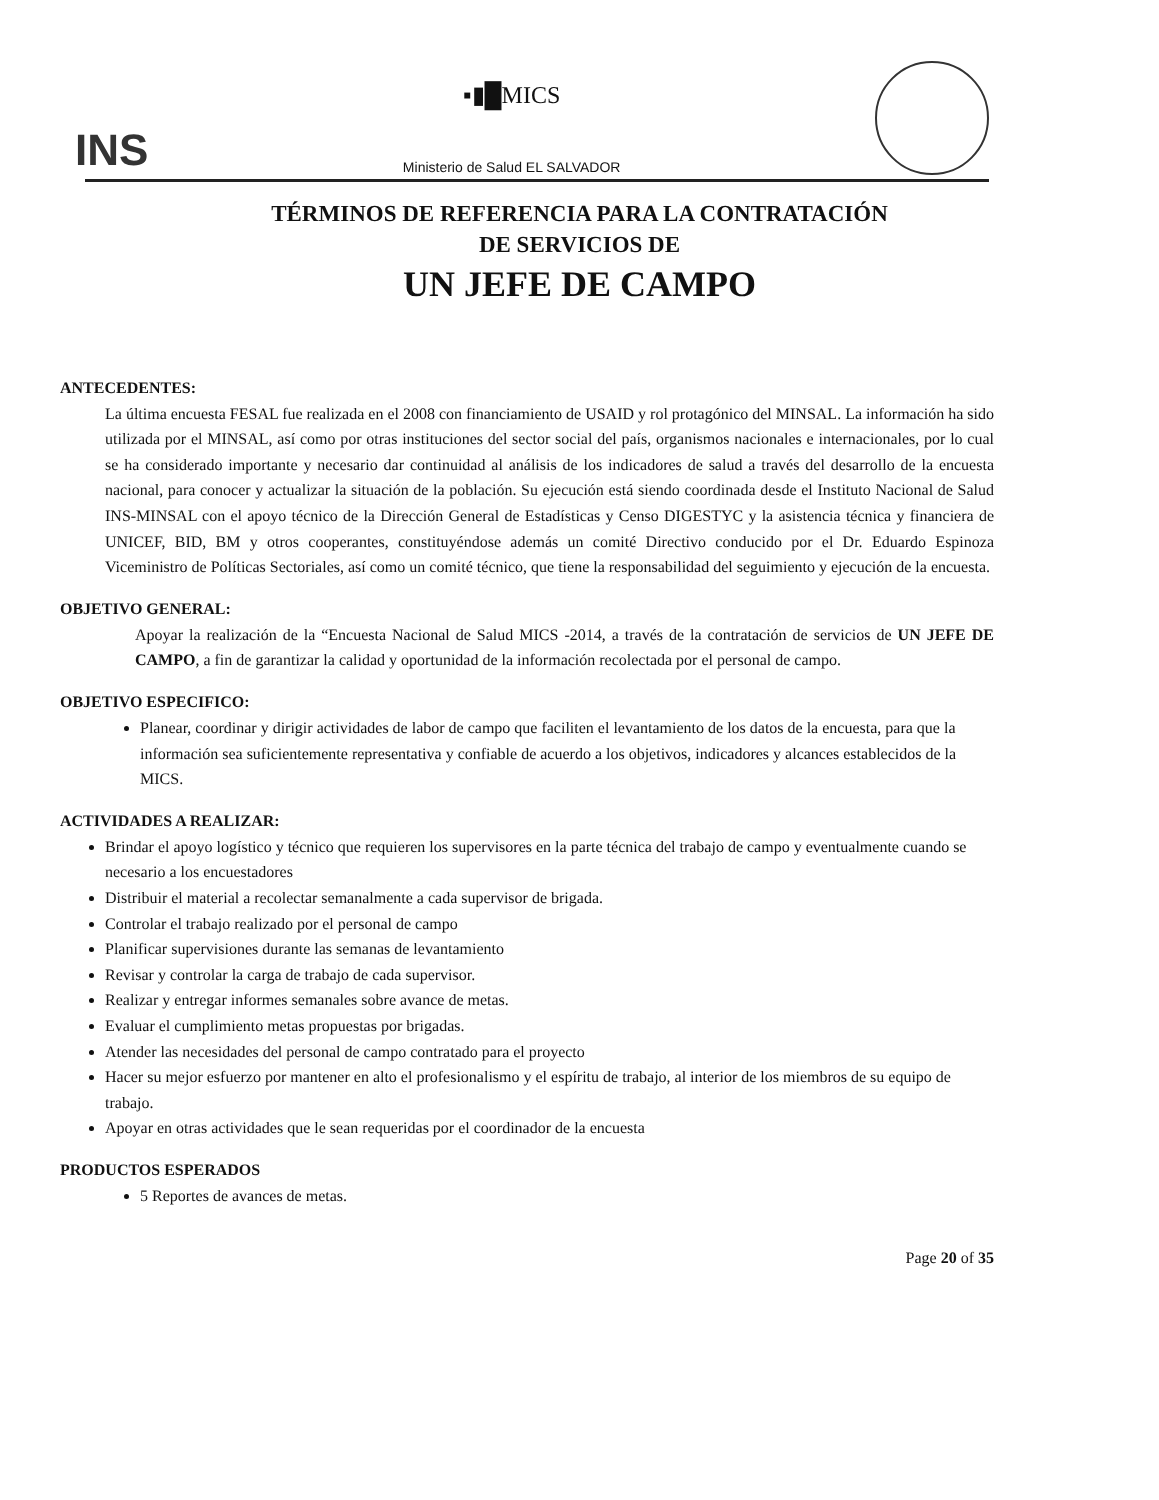INS
▪▮█MICS
Ministerio de Salud EL SALVADOR
TÉRMINOS DE REFERENCIA PARA LA CONTRATACIÓN
DE SERVICIOS DE
UN JEFE DE CAMPO
ANTECEDENTES:
La última encuesta FESAL fue realizada en el 2008 con financiamiento de USAID y rol protagónico del MINSAL. La información ha sido utilizada por el MINSAL, así como por otras instituciones del sector social del país, organismos nacionales e internacionales, por lo cual se ha considerado importante y necesario dar continuidad al análisis de los indicadores de salud a través del desarrollo de la encuesta nacional, para conocer y actualizar la situación de la población. Su ejecución está siendo coordinada desde el Instituto Nacional de Salud INS-MINSAL con el apoyo técnico de la Dirección General de Estadísticas y Censo DIGESTYC y la asistencia técnica y financiera de UNICEF, BID, BM y otros cooperantes, constituyéndose además un comité Directivo conducido por el Dr. Eduardo Espinoza Viceministro de Políticas Sectoriales, así como un comité técnico, que tiene la responsabilidad del seguimiento y ejecución de la encuesta.
OBJETIVO GENERAL:
Apoyar la realización de la “Encuesta Nacional de Salud MICS -2014, a través de la contratación de servicios de UN JEFE DE CAMPO, a fin de garantizar la calidad y oportunidad de la información recolectada por el personal de campo.
OBJETIVO ESPECIFICO:
Planear, coordinar y dirigir actividades de labor de campo que faciliten el levantamiento de los datos de la encuesta, para que la información sea suficientemente representativa y confiable de acuerdo a los objetivos, indicadores y alcances establecidos de la MICS.
ACTIVIDADES A REALIZAR:
Brindar el apoyo logístico y técnico que requieren los supervisores en la parte técnica del trabajo de campo y eventualmente cuando se necesario a los encuestadores
Distribuir el material a recolectar semanalmente a cada supervisor de brigada.
Controlar el trabajo realizado por el personal de campo
Planificar supervisiones durante las semanas de levantamiento
Revisar y controlar la carga de trabajo de cada supervisor.
Realizar y entregar informes semanales sobre avance de metas.
Evaluar el cumplimiento metas propuestas por brigadas.
Atender las necesidades del personal de campo contratado para el proyecto
Hacer su mejor esfuerzo por mantener en alto el profesionalismo y el espíritu de trabajo, al interior de los miembros de su equipo de trabajo.
Apoyar en otras actividades que le sean requeridas por el coordinador de la encuesta
PRODUCTOS ESPERADOS
5 Reportes de avances de metas.
Page 20 of 35